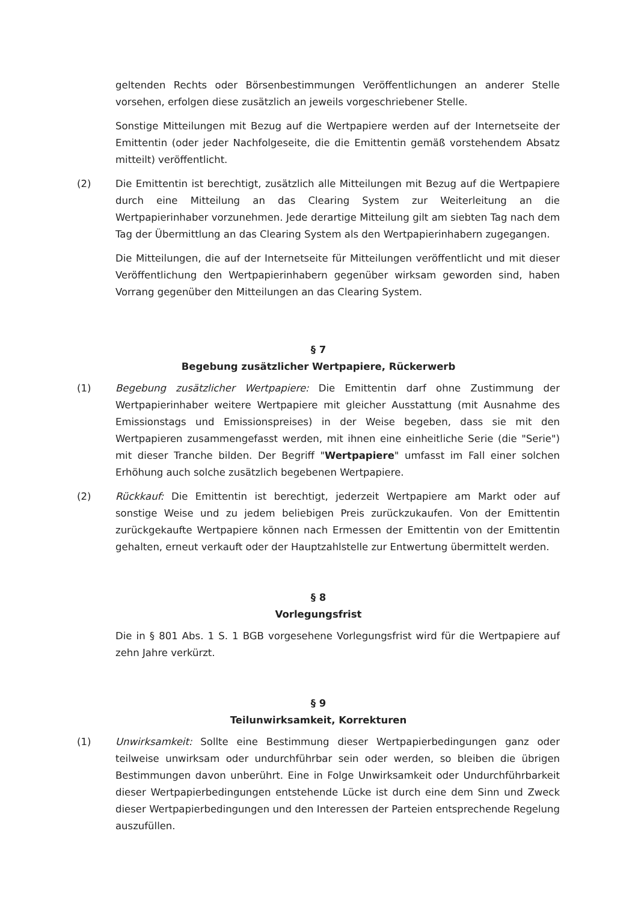geltenden Rechts oder Börsenbestimmungen Veröffentlichungen an anderer Stelle vorsehen, erfolgen diese zusätzlich an jeweils vorgeschriebener Stelle.
Sonstige Mitteilungen mit Bezug auf die Wertpapiere werden auf der Internetseite der Emittentin (oder jeder Nachfolgeseite, die die Emittentin gemäß vorstehendem Absatz mitteilt) veröffentlicht.
(2) Die Emittentin ist berechtigt, zusätzlich alle Mitteilungen mit Bezug auf die Wertpapiere durch eine Mitteilung an das Clearing System zur Weiterleitung an die Wertpapierinhaber vorzunehmen. Jede derartige Mitteilung gilt am siebten Tag nach dem Tag der Übermittlung an das Clearing System als den Wertpapierinhabern zugegangen.
Die Mitteilungen, die auf der Internetseite für Mitteilungen veröffentlicht und mit dieser Veröffentlichung den Wertpapierinhabern gegenüber wirksam geworden sind, haben Vorrang gegenüber den Mitteilungen an das Clearing System.
§ 7
Begebung zusätzlicher Wertpapiere, Rückerwerb
(1) Begebung zusätzlicher Wertpapiere: Die Emittentin darf ohne Zustimmung der Wertpapierinhaber weitere Wertpapiere mit gleicher Ausstattung (mit Ausnahme des Emissionstags und Emissionspreises) in der Weise begeben, dass sie mit den Wertpapieren zusammengefasst werden, mit ihnen eine einheitliche Serie (die "Serie") mit dieser Tranche bilden. Der Begriff "Wertpapiere" umfasst im Fall einer solchen Erhöhung auch solche zusätzlich begebenen Wertpapiere.
(2) Rückkauf: Die Emittentin ist berechtigt, jederzeit Wertpapiere am Markt oder auf sonstige Weise und zu jedem beliebigen Preis zurückzukaufen. Von der Emittentin zurückgekaufte Wertpapiere können nach Ermessen der Emittentin von der Emittentin gehalten, erneut verkauft oder der Hauptzahlstelle zur Entwertung übermittelt werden.
§ 8
Vorlegungsfrist
Die in § 801 Abs. 1 S. 1 BGB vorgesehene Vorlegungsfrist wird für die Wertpapiere auf zehn Jahre verkürzt.
§ 9
Teilunwirksamkeit, Korrekturen
(1) Unwirksamkeit: Sollte eine Bestimmung dieser Wertpapierbedingungen ganz oder teilweise unwirksam oder undurchführbar sein oder werden, so bleiben die übrigen Bestimmungen davon unberührt. Eine in Folge Unwirksamkeit oder Undurchführbarkeit dieser Wertpapierbedingungen entstehende Lücke ist durch eine dem Sinn und Zweck dieser Wertpapierbedingungen und den Interessen der Parteien entsprechende Regelung auszufüllen.